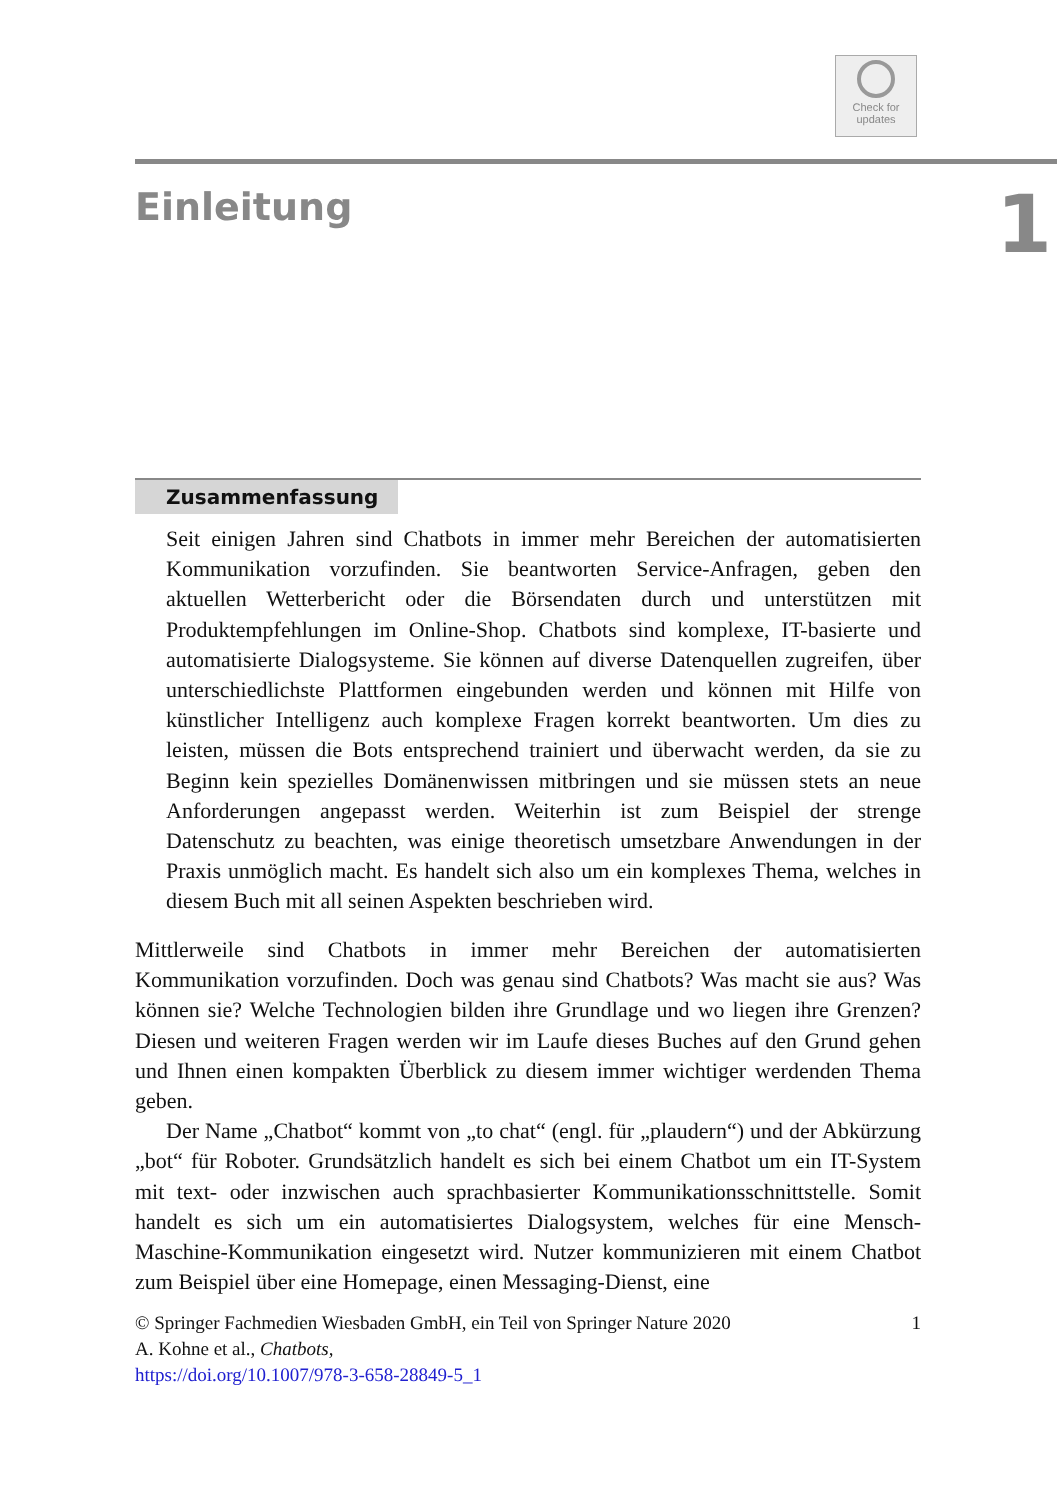Check for
updates
Einleitung
1
Zusammenfassung
Seit einigen Jahren sind Chatbots in immer mehr Bereichen der automatisierten Kommunikation vorzufinden. Sie beantworten Service-Anfragen, geben den aktuellen Wetterbericht oder die Börsendaten durch und unterstützen mit Produktempfehlungen im Online-Shop. Chatbots sind komplexe, IT-basierte und automatisierte Dialogsysteme. Sie können auf diverse Datenquellen zugreifen, über unterschiedlichste Plattformen eingebunden werden und können mit Hilfe von künstlicher Intelligenz auch komplexe Fragen korrekt beantworten. Um dies zu leisten, müssen die Bots entsprechend trainiert und überwacht werden, da sie zu Beginn kein spezielles Domänenwissen mitbringen und sie müssen stets an neue Anforderungen angepasst werden. Weiterhin ist zum Beispiel der strenge Datenschutz zu beachten, was einige theoretisch umsetzbare Anwendungen in der Praxis unmöglich macht. Es handelt sich also um ein komplexes Thema, welches in diesem Buch mit all seinen Aspekten beschrieben wird.
Mittlerweile sind Chatbots in immer mehr Bereichen der automatisierten Kommunikation vorzufinden. Doch was genau sind Chatbots? Was macht sie aus? Was können sie? Welche Technologien bilden ihre Grundlage und wo liegen ihre Grenzen? Diesen und weiteren Fragen werden wir im Laufe dieses Buches auf den Grund gehen und Ihnen einen kompakten Überblick zu diesem immer wichtiger werdenden Thema geben.
Der Name „Chatbot“ kommt von „to chat“ (engl. für „plaudern“) und der Abkürzung „bot“ für Roboter. Grundsätzlich handelt es sich bei einem Chatbot um ein IT-System mit text- oder inzwischen auch sprachbasierter Kommunikationsschnittstelle. Somit handelt es sich um ein automatisiertes Dialogsystem, welches für eine Mensch-Maschine-Kommunikation eingesetzt wird. Nutzer kommunizieren mit einem Chatbot zum Beispiel über eine Homepage, einen Messaging-Dienst, eine
© Springer Fachmedien Wiesbaden GmbH, ein Teil von Springer Nature 2020 1
A. Kohne et al., Chatbots,
https://doi.org/10.1007/978-3-658-28849-5_1